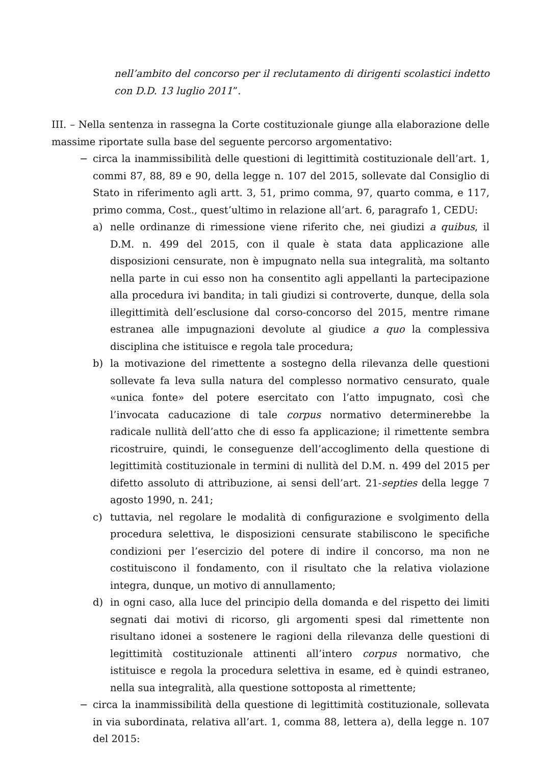nell’ambito del concorso per il reclutamento di dirigenti scolastici indetto con D.D. 13 luglio 2011”.
III. – Nella sentenza in rassegna la Corte costituzionale giunge alla elaborazione delle massime riportate sulla base del seguente percorso argomentativo:
− circa la inammissibilità delle questioni di legittimità costituzionale dell’art. 1, commi 87, 88, 89 e 90, della legge n. 107 del 2015, sollevate dal Consiglio di Stato in riferimento agli artt. 3, 51, primo comma, 97, quarto comma, e 117, primo comma, Cost., quest’ultimo in relazione all’art. 6, paragrafo 1, CEDU:
a) nelle ordinanze di rimessione viene riferito che, nei giudizi a quibus, il D.M. n. 499 del 2015, con il quale è stata data applicazione alle disposizioni censurate, non è impugnato nella sua integralità, ma soltanto nella parte in cui esso non ha consentito agli appellanti la partecipazione alla procedura ivi bandita; in tali giudizi si controverte, dunque, della sola illegittimità dell’esclusione dal corso-concorso del 2015, mentre rimane estranea alle impugnazioni devolute al giudice a quo la complessiva disciplina che istituisce e regola tale procedura;
b) la motivazione del rimettente a sostegno della rilevanza delle questioni sollevate fa leva sulla natura del complesso normativo censurato, quale «unica fonte» del potere esercitato con l’atto impugnato, così che l’invocata caducazione di tale corpus normativo determinerebbe la radicale nullità dell’atto che di esso fa applicazione; il rimettente sembra ricostruire, quindi, le conseguenze dell’accoglimento della questione di legittimità costituzionale in termini di nullità del D.M. n. 499 del 2015 per difetto assoluto di attribuzione, ai sensi dell’art. 21-septies della legge 7 agosto 1990, n. 241;
c) tuttavia, nel regolare le modalità di configurazione e svolgimento della procedura selettiva, le disposizioni censurate stabiliscono le specifiche condizioni per l’esercizio del potere di indire il concorso, ma non ne costituiscono il fondamento, con il risultato che la relativa violazione integra, dunque, un motivo di annullamento;
d) in ogni caso, alla luce del principio della domanda e del rispetto dei limiti segnati dai motivi di ricorso, gli argomenti spesi dal rimettente non risultano idonei a sostenere le ragioni della rilevanza delle questioni di legittimità costituzionale attinenti all’intero corpus normativo, che istituisce e regola la procedura selettiva in esame, ed è quindi estraneo, nella sua integralità, alla questione sottoposta al rimettente;
− circa la inammissibilità della questione di legittimità costituzionale, sollevata in via subordinata, relativa all’art. 1, comma 88, lettera a), della legge n. 107 del 2015: